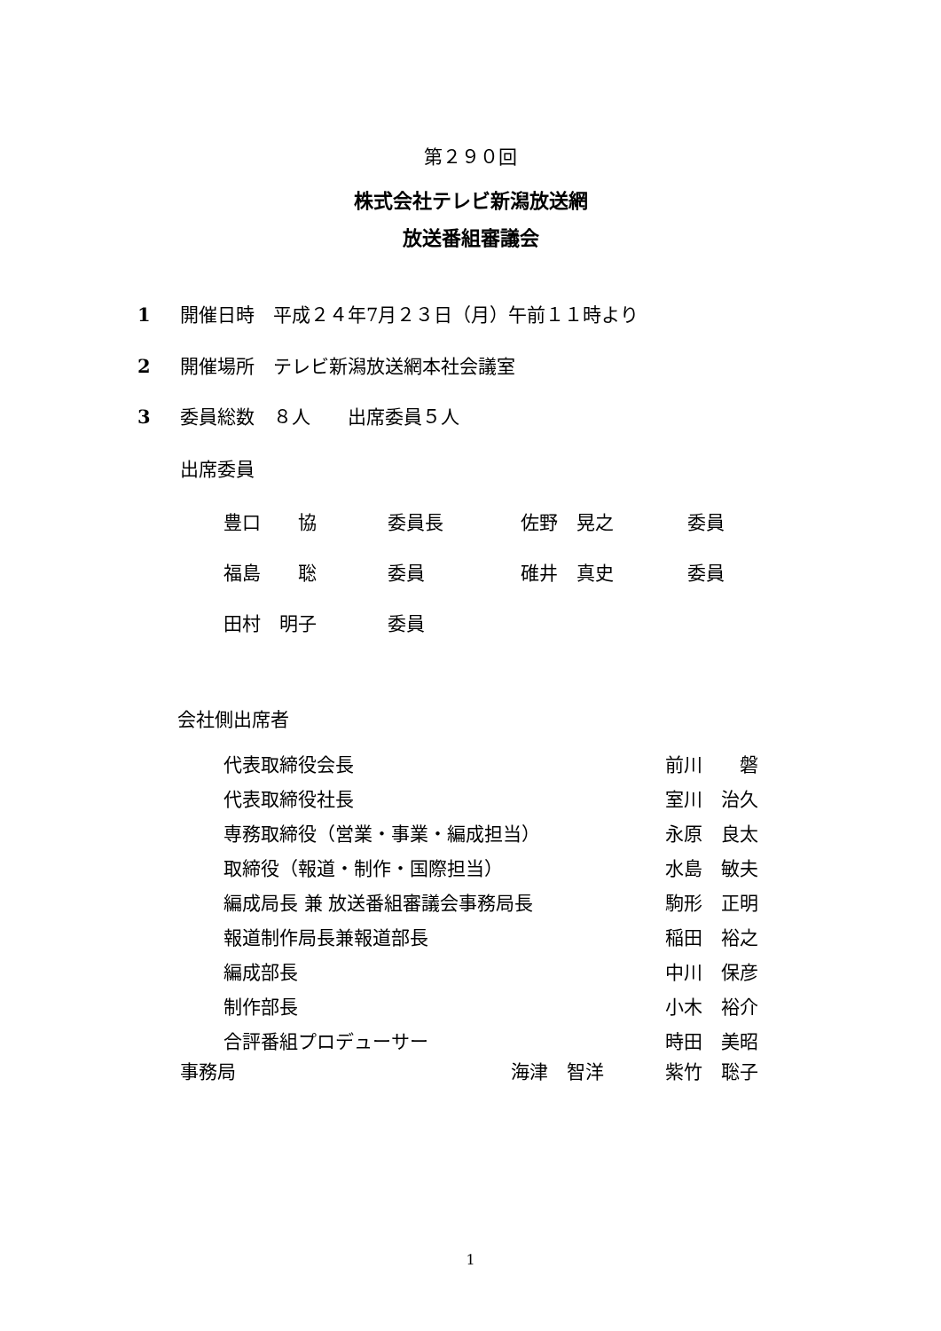第２９０回
株式会社テレビ新潟放送網
放送番組審議会
1 開催日時　平成２４年7月２３日（月）午前１１時より
2 開催場所　テレビ新潟放送網本社会議室
3 委員総数　８人　　出席委員５人
出席委員
| 豊口 協 | 委員長 | 佐野 晃之 | 委員 |
| 福島 聡 | 委員 | 碓井 真史 | 委員 |
| 田村 明子 | 委員 | | |
会社側出席者
| 代表取締役会長 | 前川 磐 |
| 代表取締役社長 | 室川 治久 |
| 専務取締役（営業・事業・編成担当） | 永原 良太 |
| 取締役（報道・制作・国際担当） | 水島 敏夫 |
| 編成局長 兼 放送番組審議会事務局長 | 駒形 正明 |
| 報道制作局長兼報道部長 | 稲田 裕之 |
| 編成部長 | 中川 保彦 |
| 制作部長 | 小木 裕介 |
| 合評番組プロデューサー | 時田 美昭 |
| 事務局 | 海津 智洋 | 紫竹 聡子 |
1